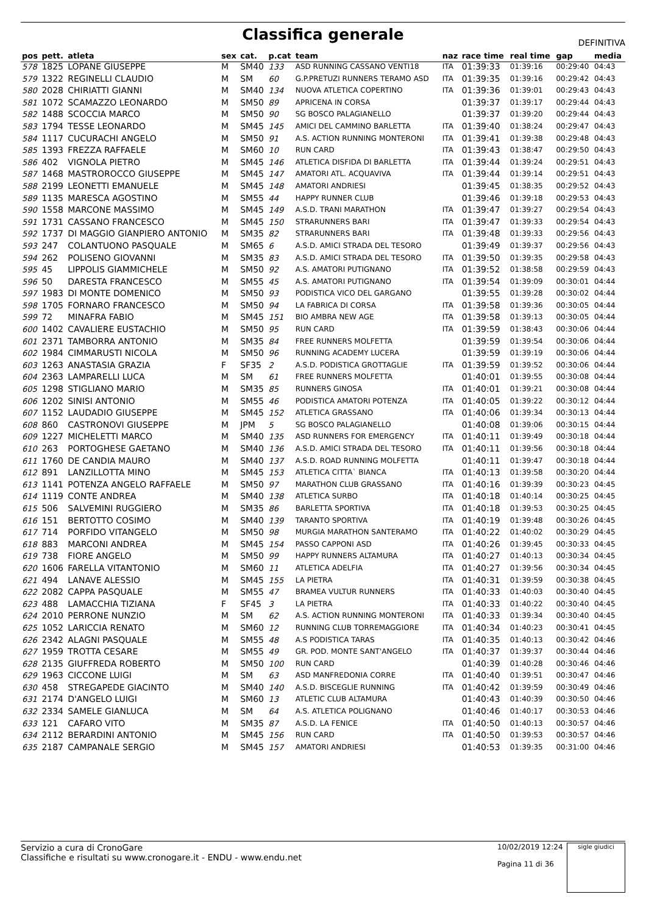Classifica generale
DEFINITIVA
| pos | pett. | atleta | sex | cat. | p.cat | team | naz | race time | real time | gap | media |
| --- | --- | --- | --- | --- | --- | --- | --- | --- | --- | --- | --- |
| 578 | 1825 | LOPANE GIUSEPPE | M | SM40 | 133 | ASD RUNNING CASSANO VENTI18 | ITA | 01:39:33 | 01:39:16 | 00:29:40 | 04:43 |
| 579 | 1322 | REGINELLI CLAUDIO | M | SM | 60 | G.P.PRETUZI RUNNERS TERAMO ASD | ITA | 01:39:35 | 01:39:16 | 00:29:42 | 04:43 |
| 580 | 2028 | CHIRIATTI GIANNI | M | SM40 | 134 | NUOVA ATLETICA COPERTINO | ITA | 01:39:36 | 01:39:01 | 00:29:43 | 04:43 |
| 581 | 1072 | SCAMAZZO LEONARDO | M | SM50 | 89 | APRICENA IN CORSA | | 01:39:37 | 01:39:17 | 00:29:44 | 04:43 |
| 582 | 1488 | SCOCCIA MARCO | M | SM50 | 90 | SG BOSCO PALAGIANELLO | | 01:39:37 | 01:39:20 | 00:29:44 | 04:43 |
| 583 | 1794 | TESSE LEONARDO | M | SM45 | 145 | AMICI DEL CAMMINO BARLETTA | ITA | 01:39:40 | 01:38:24 | 00:29:47 | 04:43 |
| 584 | 1117 | CUCURACHI ANGELO | M | SM50 | 91 | A.S. ACTION RUNNING MONTERONI | ITA | 01:39:41 | 01:39:38 | 00:29:48 | 04:43 |
| 585 | 1393 | FREZZA RAFFAELE | M | SM60 | 10 | RUN CARD | ITA | 01:39:43 | 01:38:47 | 00:29:50 | 04:43 |
| 586 | 402 | VIGNOLA PIETRO | M | SM45 | 146 | ATLETICA DISFIDA DI BARLETTA | ITA | 01:39:44 | 01:39:24 | 00:29:51 | 04:43 |
| 587 | 1468 | MASTROROCCO GIUSEPPE | M | SM45 | 147 | AMATORI ATL. ACQUAVIVA | ITA | 01:39:44 | 01:39:14 | 00:29:51 | 04:43 |
| 588 | 2199 | LEONETTI EMANUELE | M | SM45 | 148 | AMATORI ANDRIESI | | 01:39:45 | 01:38:35 | 00:29:52 | 04:43 |
| 589 | 1135 | MARESCA AGOSTINO | M | SM55 | 44 | HAPPY RUNNER CLUB | | 01:39:46 | 01:39:18 | 00:29:53 | 04:43 |
| 590 | 1558 | MARCONE MASSIMO | M | SM45 | 149 | A.S.D. TRANI MARATHON | ITA | 01:39:47 | 01:39:27 | 00:29:54 | 04:43 |
| 591 | 1731 | CASSANO FRANCESCO | M | SM45 | 150 | STRARUNNERS BARI | ITA | 01:39:47 | 01:39:33 | 00:29:54 | 04:43 |
| 592 | 1737 | DI MAGGIO GIANPIERO ANTONIO | M | SM35 | 82 | STRARUNNERS BARI | ITA | 01:39:48 | 01:39:33 | 00:29:56 | 04:43 |
| 593 | 247 | COLANTUONO PASQUALE | M | SM65 | 6 | A.S.D. AMICI STRADA DEL TESORO | | 01:39:49 | 01:39:37 | 00:29:56 | 04:43 |
| 594 | 262 | POLISENO GIOVANNI | M | SM35 | 83 | A.S.D. AMICI STRADA DEL TESORO | ITA | 01:39:50 | 01:39:35 | 00:29:58 | 04:43 |
| 595 | 45 | LIPPOLIS GIAMMICHELE | M | SM50 | 92 | A.S. AMATORI PUTIGNANO | ITA | 01:39:52 | 01:38:58 | 00:29:59 | 04:43 |
| 596 | 50 | DARESTA FRANCESCO | M | SM55 | 45 | A.S. AMATORI PUTIGNANO | ITA | 01:39:54 | 01:39:09 | 00:30:01 | 04:44 |
| 597 | 1983 | DI MONTE DOMENICO | M | SM50 | 93 | PODISTICA VICO DEL GARGANO | | 01:39:55 | 01:39:28 | 00:30:02 | 04:44 |
| 598 | 1705 | FORNARO FRANCESCO | M | SM50 | 94 | LA FABRICA DI CORSA | ITA | 01:39:58 | 01:39:36 | 00:30:05 | 04:44 |
| 599 | 72 | MINAFRA FABIO | M | SM45 | 151 | BIO AMBRA NEW AGE | ITA | 01:39:58 | 01:39:13 | 00:30:05 | 04:44 |
| 600 | 1402 | CAVALIERE EUSTACHIO | M | SM50 | 95 | RUN CARD | ITA | 01:39:59 | 01:38:43 | 00:30:06 | 04:44 |
| 601 | 2371 | TAMBORRA ANTONIO | M | SM35 | 84 | FREE RUNNERS MOLFETTA | | 01:39:59 | 01:39:54 | 00:30:06 | 04:44 |
| 602 | 1984 | CIMMARUSTI NICOLA | M | SM50 | 96 | RUNNING ACADEMY LUCERA | | 01:39:59 | 01:39:19 | 00:30:06 | 04:44 |
| 603 | 1263 | ANASTASIA GRAZIA | F | SF35 | 2 | A.S.D. PODISTICA GROTTAGLIE | ITA | 01:39:59 | 01:39:52 | 00:30:06 | 04:44 |
| 604 | 2363 | LAMPARELLI LUCA | M | SM | 61 | FREE RUNNERS MOLFETTA | | 01:40:01 | 01:39:55 | 00:30:08 | 04:44 |
| 605 | 1298 | STIGLIANO MARIO | M | SM35 | 85 | RUNNERS GINOSA | ITA | 01:40:01 | 01:39:21 | 00:30:08 | 04:44 |
| 606 | 1202 | SINISI ANTONIO | M | SM55 | 46 | PODISTICA AMATORI POTENZA | ITA | 01:40:05 | 01:39:22 | 00:30:12 | 04:44 |
| 607 | 1152 | LAUDADIO GIUSEPPE | M | SM45 | 152 | ATLETICA GRASSANO | ITA | 01:40:06 | 01:39:34 | 00:30:13 | 04:44 |
| 608 | 860 | CASTRONOVI GIUSEPPE | M | JPM | 5 | SG BOSCO PALAGIANELLO | | 01:40:08 | 01:39:06 | 00:30:15 | 04:44 |
| 609 | 1227 | MICHELETTI MARCO | M | SM40 | 135 | ASD RUNNERS FOR EMERGENCY | ITA | 01:40:11 | 01:39:49 | 00:30:18 | 04:44 |
| 610 | 263 | PORTOGHESE GAETANO | M | SM40 | 136 | A.S.D. AMICI STRADA DEL TESORO | ITA | 01:40:11 | 01:39:56 | 00:30:18 | 04:44 |
| 611 | 1760 | DE CANDIA MAURO | M | SM40 | 137 | A.S.D. ROAD RUNNING MOLFETTA | | 01:40:11 | 01:39:47 | 00:30:18 | 04:44 |
| 612 | 891 | LANZILLOTTA MINO | M | SM45 | 153 | ATLETICA CITTA` BIANCA | ITA | 01:40:13 | 01:39:58 | 00:30:20 | 04:44 |
| 613 | 1141 | POTENZA ANGELO RAFFAELE | M | SM50 | 97 | MARATHON CLUB GRASSANO | ITA | 01:40:16 | 01:39:39 | 00:30:23 | 04:45 |
| 614 | 1119 | CONTE ANDREA | M | SM40 | 138 | ATLETICA SURBO | ITA | 01:40:18 | 01:40:14 | 00:30:25 | 04:45 |
| 615 | 506 | SALVEMINI RUGGIERO | M | SM35 | 86 | BARLETTA SPORTIVA | ITA | 01:40:18 | 01:39:53 | 00:30:25 | 04:45 |
| 616 | 151 | BERTOTTO COSIMO | M | SM40 | 139 | TARANTO SPORTIVA | ITA | 01:40:19 | 01:39:48 | 00:30:26 | 04:45 |
| 617 | 714 | PORFIDO VITANGELO | M | SM50 | 98 | MURGIA MARATHON SANTERAMO | ITA | 01:40:22 | 01:40:02 | 00:30:29 | 04:45 |
| 618 | 883 | MARCONI ANDREA | M | SM45 | 154 | PASSO CAPPONI ASD | ITA | 01:40:26 | 01:39:45 | 00:30:33 | 04:45 |
| 619 | 738 | FIORE ANGELO | M | SM50 | 99 | HAPPY RUNNERS ALTAMURA | ITA | 01:40:27 | 01:40:13 | 00:30:34 | 04:45 |
| 620 | 1606 | FARELLA VITANTONIO | M | SM60 | 11 | ATLETICA ADELFIA | ITA | 01:40:27 | 01:39:56 | 00:30:34 | 04:45 |
| 621 | 494 | LANAVE ALESSIO | M | SM45 | 155 | LA PIETRA | ITA | 01:40:31 | 01:39:59 | 00:30:38 | 04:45 |
| 622 | 2082 | CAPPA PASQUALE | M | SM55 | 47 | BRAMEA VULTUR RUNNERS | ITA | 01:40:33 | 01:40:03 | 00:30:40 | 04:45 |
| 623 | 488 | LAMACCHIA TIZIANA | F | SF45 | 3 | LA PIETRA | ITA | 01:40:33 | 01:40:22 | 00:30:40 | 04:45 |
| 624 | 2010 | PERRONE NUNZIO | M | SM | 62 | A.S. ACTION RUNNING MONTERONI | ITA | 01:40:33 | 01:39:34 | 00:30:40 | 04:45 |
| 625 | 1052 | LARICCIA RENATO | M | SM60 | 12 | RUNNING CLUB TORREMAGGIORE | ITA | 01:40:34 | 01:40:23 | 00:30:41 | 04:45 |
| 626 | 2342 | ALAGNI PASQUALE | M | SM55 | 48 | A.S PODISTICA TARAS | ITA | 01:40:35 | 01:40:13 | 00:30:42 | 04:46 |
| 627 | 1959 | TROTTA CESARE | M | SM55 | 49 | GR. POD. MONTE SANT'ANGELO | ITA | 01:40:37 | 01:39:37 | 00:30:44 | 04:46 |
| 628 | 2135 | GIUFFREDA ROBERTO | M | SM50 | 100 | RUN CARD | | 01:40:39 | 01:40:28 | 00:30:46 | 04:46 |
| 629 | 1963 | CICCONE LUIGI | M | SM | 63 | ASD MANFREDONIA CORRE | ITA | 01:40:40 | 01:39:51 | 00:30:47 | 04:46 |
| 630 | 458 | STREGAPEDE GIACINTO | M | SM40 | 140 | A.S.D. BISCEGLIE RUNNING | ITA | 01:40:42 | 01:39:59 | 00:30:49 | 04:46 |
| 631 | 2174 | D'ANGELO LUIGI | M | SM60 | 13 | ATLETIC CLUB ALTAMURA | | 01:40:43 | 01:40:39 | 00:30:50 | 04:46 |
| 632 | 2334 | SAMELE GIANLUCA | M | SM | 64 | A.S. ATLETICA POLIGNANO | | 01:40:46 | 01:40:17 | 00:30:53 | 04:46 |
| 633 | 121 | CAFARO VITO | M | SM35 | 87 | A.S.D. LA FENICE | ITA | 01:40:50 | 01:40:13 | 00:30:57 | 04:46 |
| 634 | 2112 | BERARDINI ANTONIO | M | SM45 | 156 | RUN CARD | ITA | 01:40:50 | 01:39:53 | 00:30:57 | 04:46 |
| 635 | 2187 | CAMPANALE SERGIO | M | SM45 | 157 | AMATORI ANDRIESI | | 01:40:53 | 01:39:35 | 00:31:00 | 04:46 |
Servizio a cura di CronoGare
Classifiche e risultati su www.cronogare.it - ENDU - www.endu.net
10/02/2019 12:24
Pagina 11 di 36
sigle giudici